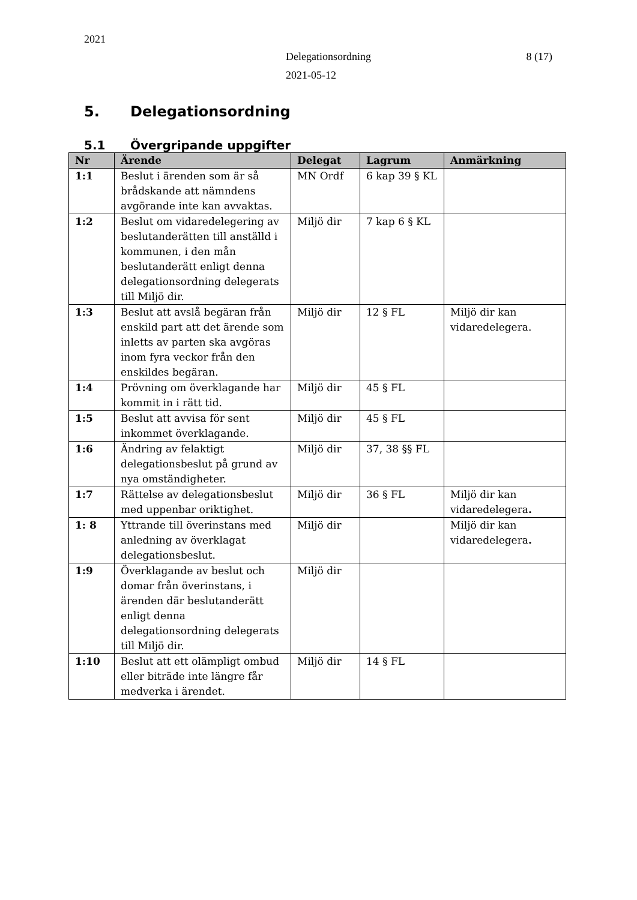2021
Delegationsordning 8 (17)
2021-05-12
5. Delegationsordning
5.1 Övergripande uppgifter
| Nr | Ärende | Delegat | Lagrum | Anmärkning |
| --- | --- | --- | --- | --- |
| 1:1 | Beslut i ärenden som är så brådskande att nämndens avgörande inte kan avvaktas. | MN Ordf | 6 kap 39 § KL | |
| 1:2 | Beslut om vidaredelegering av beslutanderätten till anställd i kommunen, i den mån beslutanderätt enligt denna delegationsordning delegerats till Miljö dir. | Miljö dir | 7 kap 6 § KL | |
| 1:3 | Beslut att avslå begäran från enskild part att det ärende som inletts av parten ska avgöras inom fyra veckor från den enskildes begäran. | Miljö dir | 12 § FL | Miljö dir kan vidaredelegera. |
| 1:4 | Prövning om överklagande har kommit in i rätt tid. | Miljö dir | 45 § FL | |
| 1:5 | Beslut att avvisa för sent inkommet överklagande. | Miljö dir | 45 § FL | |
| 1:6 | Ändring av felaktigt delegationsbeslut på grund av nya omständigheter. | Miljö dir | 37, 38 §§ FL | |
| 1:7 | Rättelse av delegationsbeslut med uppenbar oriktighet. | Miljö dir | 36 § FL | Miljö dir kan vidaredelegera . |
| 1: 8 | Yttrande till överinstans med anledning av överklagat delegationsbeslut. | Miljö dir | | Miljö dir kan vidaredelegera . |
| 1:9 | Överklagande av beslut och domar från överinstans, i ärenden där beslutanderätt enligt denna delegationsordning delegerats till Miljö dir. | Miljö dir | | |
| 1:10 | Beslut att ett olämpligt ombud eller biträde inte längre får medverka i ärendet. | Miljö dir | 14 § FL | |